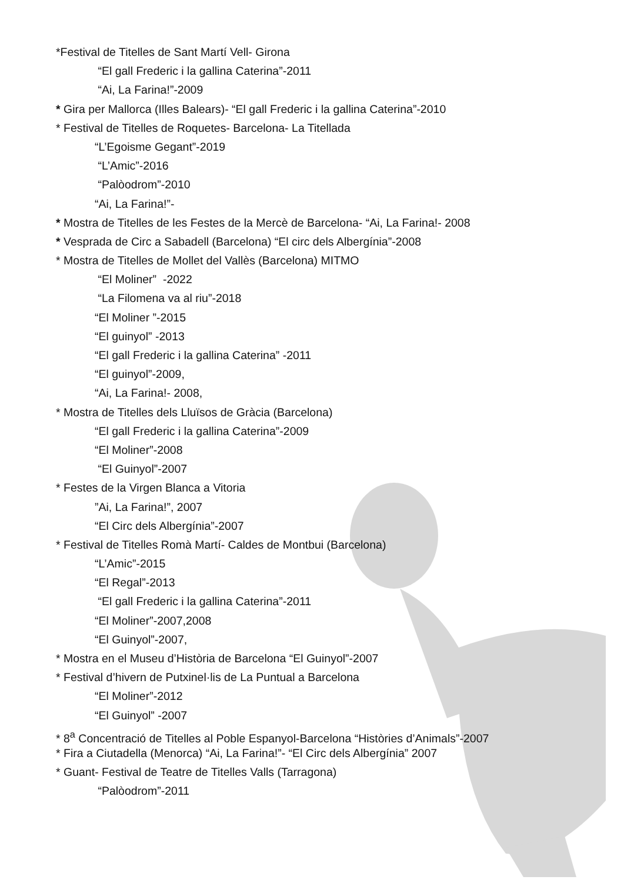*Festival de Titelles de Sant Martí Vell- Girona
“El gall Frederic i la gallina Caterina”-2011
“Ai, La Farina!”-2009
* Gira per Mallorca (Illes Balears)- “El gall Frederic i la gallina Caterina”-2010
* Festival de Titelles de Roquetes- Barcelona- La Titellada
“L’Egoisme Gegant”-2019
“L’Amic”-2016
“Palòodrom”-2010
“Ai, La Farina!”-
* Mostra de Titelles de les Festes de la Mercè de Barcelona- “Ai, La Farina!- 2008
* Vesprada de Circ a Sabadell (Barcelona) “El circ dels Albergínia”-2008
* Mostra de Titelles de Mollet del Vallès (Barcelona) MITMO
“El Moliner” -2022
“La Filomena va al riu”-2018
“El Moliner ”-2015
“El guinyol” -2013
“El gall Frederic i la gallina Caterina” -2011
“El guinyol”-2009,
“Ai, La Farina!- 2008,
* Mostra de Titelles dels Lluïsos de Gràcia (Barcelona)
“El gall Frederic i la gallina Caterina”-2009
“El Moliner”-2008
“El Guinyol”-2007
* Festes de la Virgen Blanca a Vitoria
”Ai, La Farina!”, 2007
“El Circ dels Albergínia”-2007
* Festival de Titelles Romà Martí- Caldes de Montbui (Barcelona)
“L’Amic”-2015
“El Regal”-2013
“El gall Frederic i la gallina Caterina”-2011
“El Moliner”-2007,2008
“El Guinyol”-2007,
* Mostra en el Museu d’Història de Barcelona “El Guinyol”-2007
* Festival d’hivern de Putxinel·lis de La Puntual a Barcelona
“El Moliner”-2012
“El Guinyol” -2007
* 8<sup>a</sup> Concentració de Titelles al Poble Espanyol-Barcelona “Històries d’Animals”-2007
* Fira a Ciutadella (Menorca) “Ai, La Farina!”- “El Circ dels Albergínia” 2007
* Guant- Festival de Teatre de Titelles Valls (Tarragona)
“Palòodrom”-2011